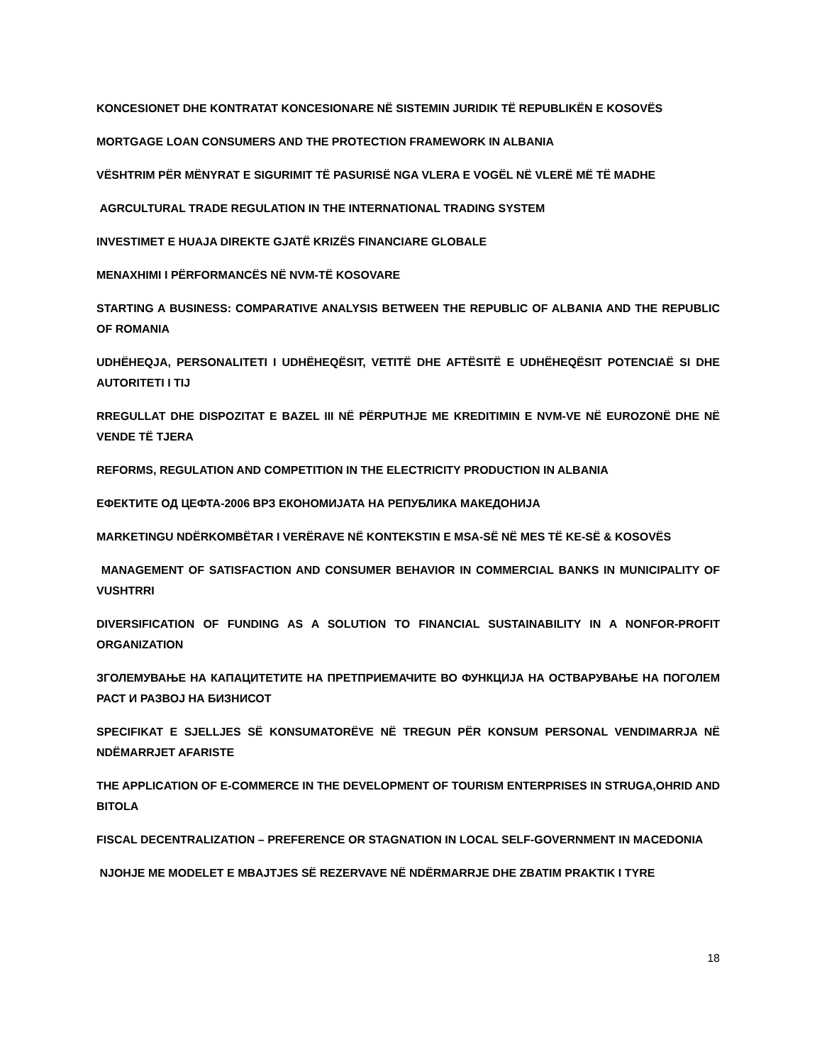KONCESIONET DHE KONTRATAT KONCESIONARE NË SISTEMIN JURIDIK TË REPUBLIKËN E KOSOVËS
MORTGAGE LOAN CONSUMERS AND THE PROTECTION FRAMEWORK IN ALBANIA
VËSHTRIM PËR MËNYRAT E SIGURIMIT TË PASURISË NGA VLERA E VOGËL NË VLERË MË TË MADHE
AGRCULTURAL TRADE REGULATION IN THE INTERNATIONAL TRADING SYSTEM
INVESTIMET E HUAJA DIREKTE GJATË KRIZËS FINANCIARE GLOBALE
MENAXHIMI I PËRFORMANCËS NË NVM-TË KOSOVARE
STARTING A BUSINESS: COMPARATIVE ANALYSIS BETWEEN THE REPUBLIC OF ALBANIA AND THE REPUBLIC OF ROMANIA
UDHËHEQJA, PERSONALITETI I UDHËHEQËSIT, VETITË DHE AFTËSITË E UDHËHEQËSIT POTENCIAË SI DHE AUTORITETI I TIJ
RREGULLAT DHE DISPOZITAT E BAZEL III NË PËRPUTHJE ME KREDITIMIN E NVM-VE NË EUROZONË DHE NË VENDE TË TJERA
REFORMS, REGULATION AND COMPETITION IN THE ELECTRICITY PRODUCTION IN ALBANIA
ЕФЕКТИТЕ ОД ЦЕФТА-2006 ВРЗ ЕКОНОМИЈАТА НА РЕПУБЛИКА МАКЕДОНИЈА
MARKETINGU NDËRKOMBËTAR I VERËRAVE NË KONTEKSTIN E MSA-SË NË MES TË KE-SË & KOSOVËS
MANAGEMENT OF SATISFACTION AND CONSUMER BEHAVIOR IN COMMERCIAL BANKS IN MUNICIPALITY OF VUSHTRRI
DIVERSIFICATION OF FUNDING AS A SOLUTION TO FINANCIAL SUSTAINABILITY IN A NONFOR-PROFIT ORGANIZATION
ЗГОЛЕМУВАЊЕ НА КАПАЦИТЕТИТЕ НА ПРЕТПРИЕМАЧИТЕ ВО ФУНКЦИЈА НА ОСТВАРУВАЊЕ НА ПОГОЛЕМ РАСТ И РАЗВОЈ НА БИЗНИСОТ
SPECIFIKAT E SJELLJES SË KONSUMATORËVE NË TREGUN PËR KONSUM PERSONAL VENDIMARRJA NË NDËMARRJET AFARISTE
THE APPLICATION OF E-COMMERCE IN THE DEVELOPMENT OF TOURISM ENTERPRISES IN STRUGA,OHRID AND BITOLA
FISCAL DECENTRALIZATION – PREFERENCE OR STAGNATION IN LOCAL SELF-GOVERNMENT IN MACEDONIA
NJOHJE ME MODELET E MBAJTJES SË REZERVAVE NË NDËRMARRJE DHE ZBATIM PRAKTIK I TYRE
18